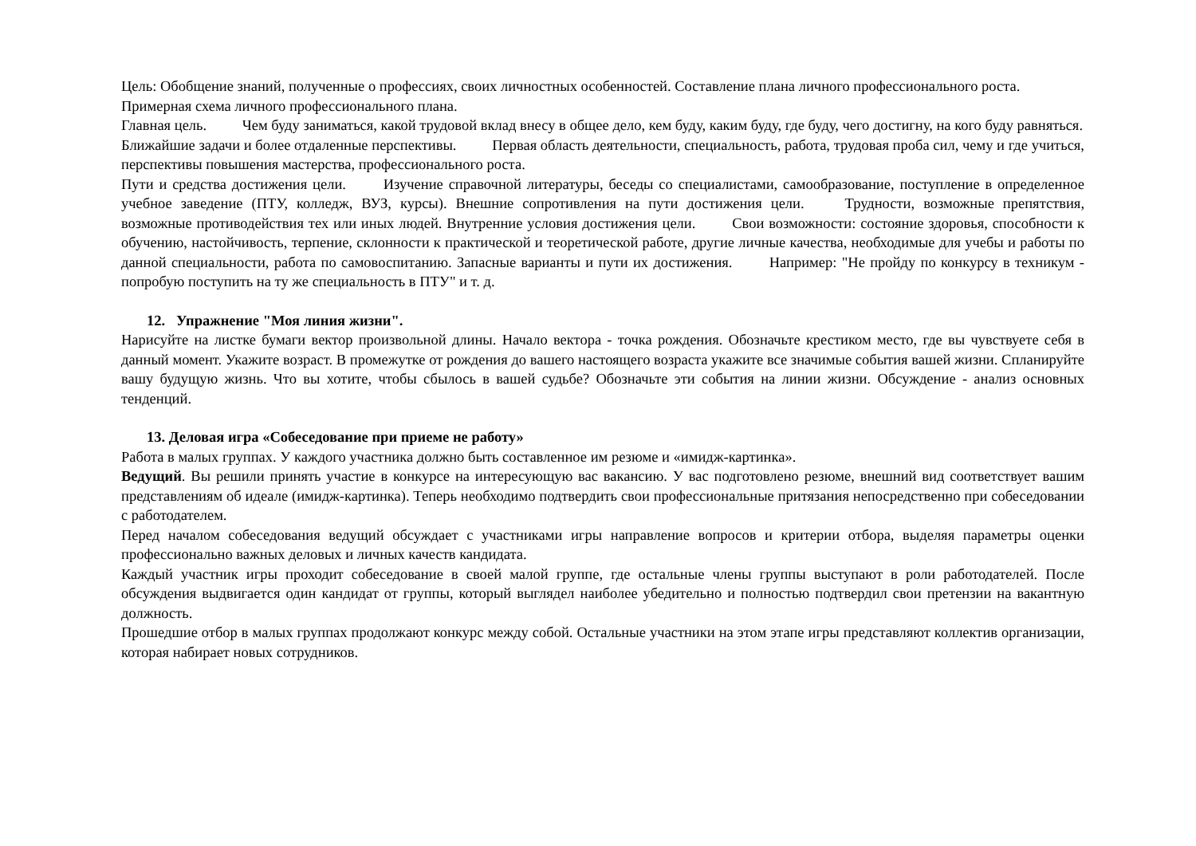Цель: Обобщение знаний, полученные о профессиях, своих личностных особенностей. Составление плана личного профессионального роста.
Примерная схема личного профессионального плана.
Главная цель. Чем буду заниматься, какой трудовой вклад внесу в общее дело, кем буду, каким буду, где буду, чего достигну, на кого буду равняться.
Ближайшие задачи и более отдаленные перспективы. Первая область деятельности, специальность, работа, трудовая проба сил, чему и где учиться, перспективы повышения мастерства, профессионального роста.
Пути и средства достижения цели. Изучение справочной литературы, беседы со специалистами, самообразование, поступление в определенное учебное заведение (ПТУ, колледж, ВУЗ, курсы). Внешние сопротивления на пути достижения цели. Трудности, возможные препятствия, возможные противодействия тех или иных людей. Внутренние условия достижения цели. Свои возможности: состояние здоровья, способности к обучению, настойчивость, терпение, склонности к практической и теоретической работе, другие личные качества, необходимые для учебы и работы по данной специальности, работа по самовоспитанию. Запасные варианты и пути их достижения. Например: "Не пройду по конкурсу в техникум - попробую поступить на ту же специальность в ПТУ" и т. д.
12. Упражнение "Моя линия жизни".
Нарисуйте на листке бумаги вектор произвольной длины. Начало вектора - точка рождения. Обозначьте крестиком место, где вы чувствуете себя в данный момент. Укажите возраст. В промежутке от рождения до вашего настоящего возраста укажите все значимые события вашей жизни. Спланируйте вашу будущую жизнь. Что вы хотите, чтобы сбылось в вашей судьбе? Обозначьте эти события на линии жизни. Обсуждение - анализ основных тенденций.
13. Деловая игра «Собеседование при приеме не работу»
Работа в малых группах. У каждого участника должно быть составленное им резюме и «имидж-картинка».
Ведущий. Вы решили принять участие в конкурсе на интересующую вас вакансию. У вас подготовлено резюме, внешний вид соответствует вашим представлениям об идеале (имидж-картинка). Теперь необходимо подтвердить свои профессиональные притязания непосредственно при собеседовании с работодателем.
Перед началом собеседования ведущий обсуждает с участниками игры направление вопросов и критерии отбора, выделяя параметры оценки профессионально важных деловых и личных качеств кандидата.
Каждый участник игры проходит собеседование в своей малой группе, где остальные члены группы выступают в роли работодателей. После обсуждения выдвигается один кандидат от группы, который выглядел наиболее убедительно и полностью подтвердил свои претензии на вакантную должность.
Прошедшие отбор в малых группах продолжают конкурс между собой. Остальные участники на этом этапе игры представляют коллектив организации, которая набирает новых сотрудников.